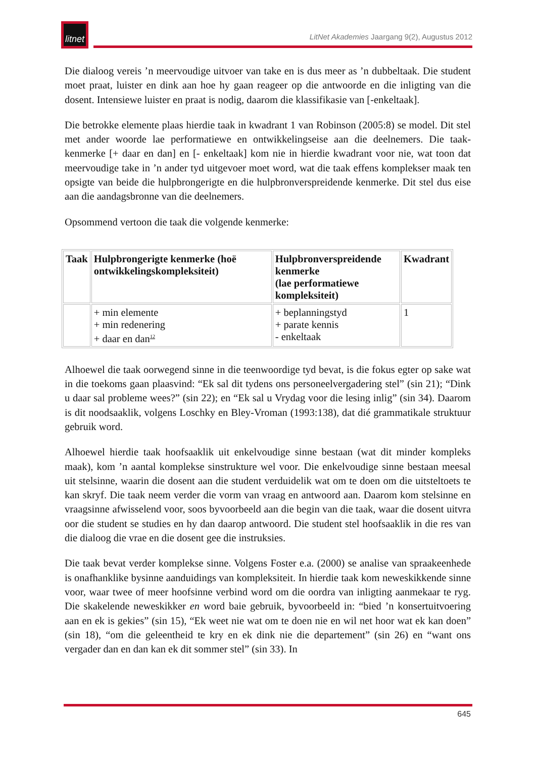litnet
LitNet Akademies Jaargang 9(2), Augustus 2012
Die dialoog vereis ’n meervoudige uitvoer van take en is dus meer as ’n dubbeltaak. Die student moet praat, luister en dink aan hoe hy gaan reageer op die antwoorde en die inligting van die dosent. Intensiewe luister en praat is nodig, daarom die klassifikasie van [-enkeltaak].
Die betrokke elemente plaas hierdie taak in kwadrant 1 van Robinson (2005:8) se model. Dit stel met ander woorde lae performatiewe en ontwikkelingseise aan die deelnemers. Die taak-kenmerke [+ daar en dan] en [- enkeltaak] kom nie in hierdie kwadrant voor nie, wat toon dat meervoudige take in ’n ander tyd uitgevoer moet word, wat die taak effens komplekser maak ten opsigte van beide die hulpbrongerigte en die hulpbronverspreidende kenmerke. Dit stel dus eise aan die aandagsbronne van die deelnemers.
Opsommend vertoon die taak die volgende kenmerke:
| Taak | Hulpbrongerigte kenmerke (hoë ontwikkelingskompleksiteit) | Hulpbronverspreidende kenmerke (lae performatiewe kompleksiteit) | Kwadrant |
| --- | --- | --- | --- |
| | + min elemente + min redenering + daar en dan<sup>12</sup> | + beplanningstyd + parate kennis - enkeltaak | 1 |
Alhoewel die taak oorwegend sinne in die teenwoordige tyd bevat, is die fokus egter op sake wat in die toekoms gaan plaasvind: “Ek sal dit tydens ons personeelvergadering stel” (sin 21); “Dink u daar sal probleme wees?” (sin 22); en “Ek sal u Vrydag voor die lesing inlig” (sin 34). Daarom is dit noodsaaklik, volgens Loschky en Bley-Vroman (1993:138), dat dié grammatikale struktuur gebruik word.
Alhoewel hierdie taak hoofsaaklik uit enkelvoudige sinne bestaan (wat dit minder kompleks maak), kom ’n aantal komplekse sinstrukture wel voor. Die enkelvoudige sinne bestaan meesal uit stelsinne, waarin die dosent aan die student verduidelik wat om te doen om die uitsteltoets te kan skryf. Die taak neem verder die vorm van vraag en antwoord aan. Daarom kom stelsinne en vraagsinne afwisselend voor, soos byvoorbeeld aan die begin van die taak, waar die dosent uitvra oor die student se studies en hy dan daarop antwoord. Die student stel hoofsaaklik in die res van die dialoog die vrae en die dosent gee die instruksies.
Die taak bevat verder komplekse sinne. Volgens Foster e.a. (2000) se analise van spraakeenhede is onafhanklike bysinne aanduidings van kompleksiteit. In hierdie taak kom neweskikkende sinne voor, waar twee of meer hoofsinne verbind word om die oordra van inligting aanmekaar te ryg. Die skakelende neweskikker en word baie gebruik, byvoorbeeld in: “bied ’n konsertuitvoering aan en ek is gekies” (sin 15), “Ek weet nie wat om te doen nie en wil net hoor wat ek kan doen” (sin 18), “om die geleentheid te kry en ek dink nie die departement” (sin 26) en “want ons vergader dan en dan kan ek dit sommer stel” (sin 33). In
645